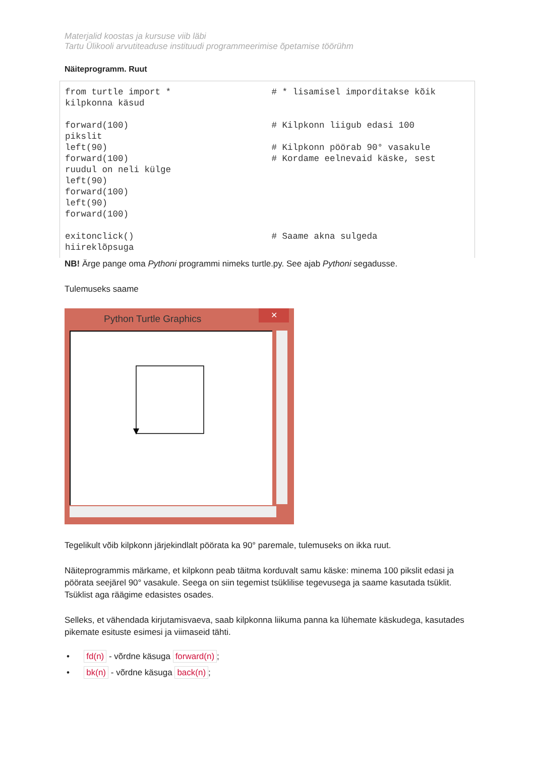Materjalid koostas ja kursuse viib läbi
Tartu Ülikooli arvutiteaduse instituudi programmeerimise õpetamise töörühm
Näiteprogramm. Ruut
from turtle import *                   # * lisamisel imporditakse kõik
kilpkonna käsud

forward(100)                           # Kilpkonn liigub edasi 100
pikslit
left(90)                               # Kilpkonn pöörab 90° vasakule
forward(100)                           # Kordame eelnevaid käske, sest
ruudul on neli külge
left(90)
forward(100)
left(90)
forward(100)

exitonclick()                          # Saame akna sulgeda
hiireklõpsuga
NB! Ärge pange oma Pythoni programmi nimeks turtle.py. See ajab Pythoni segadusse.
Tulemuseks saame
Python Turtle Graphics
✕
Tegelikult võib kilpkonn järjekindlalt pöörata ka 90° paremale, tulemuseks on ikka ruut.
Näiteprogrammis märkame, et kilpkonn peab täitma korduvalt samu käske: minema 100 pikslit edasi ja pöörata seejärel 90° vasakule. Seega on siin tegemist tsüklilise tegevusega ja saame kasutada tsüklit. Tsüklist aga räägime edasistes osades.
Selleks, et vähendada kirjutamisvaeva, saab kilpkonna liikuma panna ka lühemate käskudega, kasutades pikemate esituste esimesi ja viimaseid tähti.
• fd(n) - võrdne käsuga forward(n);
• bk(n) - võrdne käsuga back(n);